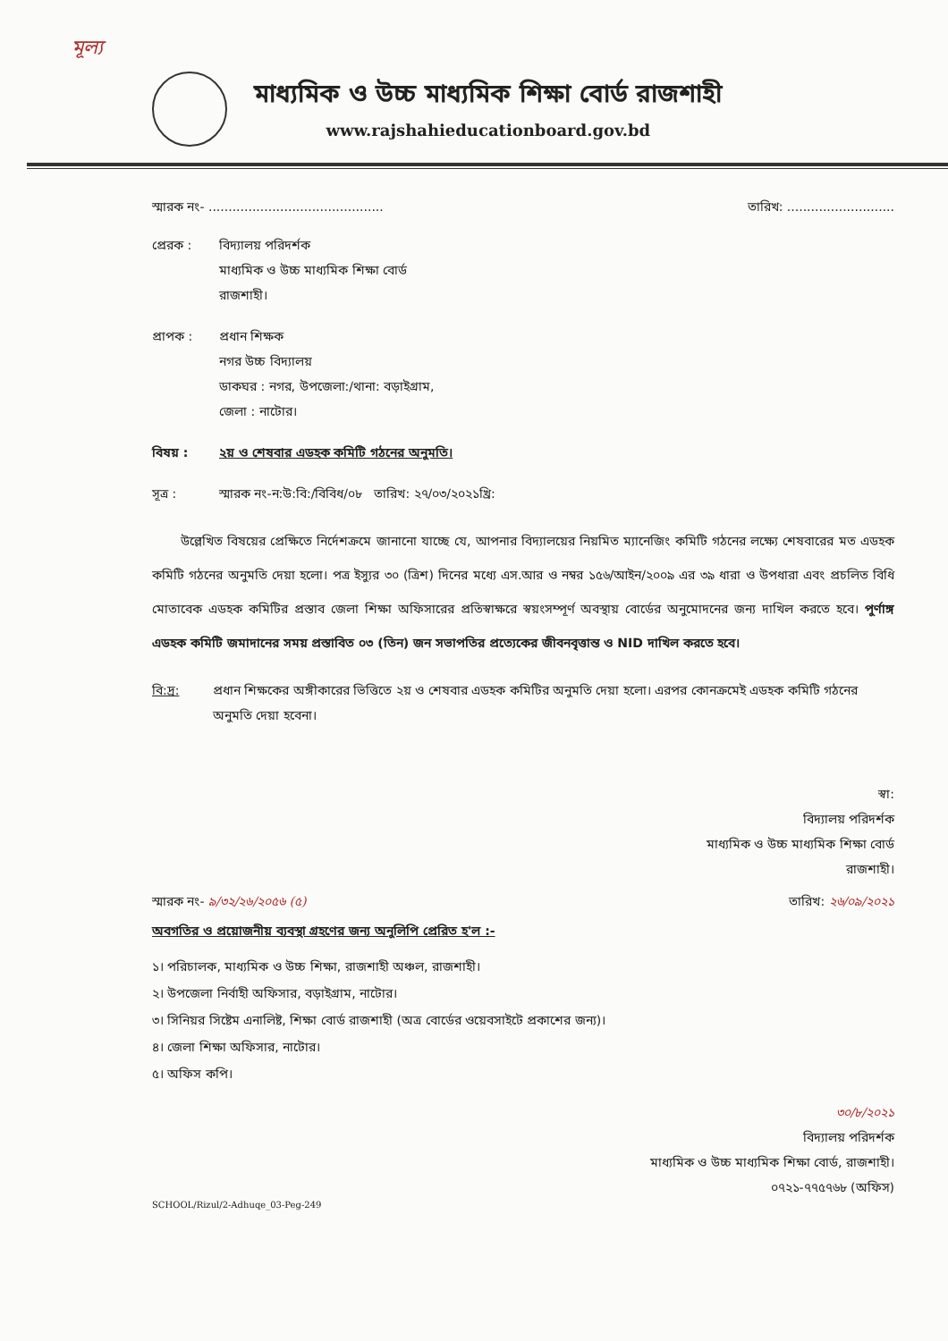মূল্য
মাধ্যমিক ও উচ্চ মাধ্যমিক শিক্ষা বোর্ড রাজশাহী
www.rajshahieducationboard.gov.bd
স্মারক নং- ............................................ তারিখ: ...........................
প্রেরক : বিদ্যালয় পরিদর্শক
মাধ্যমিক ও উচ্চ মাধ্যমিক শিক্ষা বোর্ড
রাজশাহী।
প্রাপক : প্রধান শিক্ষক
নগর উচ্চ বিদ্যালয়
ডাকঘর : নগর, উপজেলা:/থানা: বড়াইগ্রাম,
জেলা : নাটোর।
বিষয় : ২য় ও শেষবার এডহক কমিটি গঠনের অনুমতি।
সূত্র : স্মারক নং-ন:উ:বি:/বিবিধ/০৮ তারিখ: ২৭/০৩/২০২১খ্রি:
উল্লেখিত বিষয়ের প্রেক্ষিতে নির্দেশক্রমে জানানো যাচ্ছে যে, আপনার বিদ্যালয়ের নিয়মিত ম্যানেজিং কমিটি গঠনের লক্ষ্যে শেষবারের মত এডহক কমিটি গঠনের অনুমতি দেয়া হলো। পত্র ইস্যুর ৩০ (ত্রিশ) দিনের মধ্যে এস.আর ও নম্বর ১৫৬/আইন/২০০৯ এর ৩৯ ধারা ও উপধারা এবং প্রচলিত বিধি মোতাবেক এডহক কমিটির প্রস্তাব জেলা শিক্ষা অফিসারের প্রতিস্বাক্ষরে স্বয়ংসম্পূর্ণ অবস্থায় বোর্ডের অনুমোদনের জন্য দাখিল করতে হবে। পুর্ণাঙ্গ এডহক কমিটি জমাদানের সময় প্রস্তাবিত ০৩ (তিন) জন সভাপতির প্রত্যেকের জীবনবৃত্তান্ত ও NID দাখিল করতে হবে।
বি:দ্র: প্রধান শিক্ষকের অঙ্গীকারের ভিত্তিতে ২য় ও শেষবার এডহক কমিটির অনুমতি দেয়া হলো। এরপর কোনক্রমেই এডহক কমিটি গঠনের অনুমতি দেয়া হবেনা।
স্বা:
বিদ্যালয় পরিদর্শক
মাধ্যমিক ও উচ্চ মাধ্যমিক শিক্ষা বোর্ড
রাজশাহী।
স্মারক নং- ৯/৩২/২৬/২০৫৬ (৫) তারিখ: ২৬/০৯/২০২১
অবগতির ও প্রয়োজনীয় ব্যবস্থা গ্রহণের জন্য অনুলিপি প্রেরিত হ'ল :-
১। পরিচালক, মাধ্যমিক ও উচ্চ শিক্ষা, রাজশাহী অঞ্চল, রাজশাহী।
২। উপজেলা নির্বাহী অফিসার, বড়াইগ্রাম, নাটোর।
৩। সিনিয়র সিষ্টেম এনালিষ্ট, শিক্ষা বোর্ড রাজশাহী (অত্র বোর্ডের ওয়েবসাইটে প্রকাশের জন্য)।
৪। জেলা শিক্ষা অফিসার, নাটোর।
৫। অফিস কপি।
৩০/৮/২০২১
বিদ্যালয় পরিদর্শক
মাধ্যমিক ও উচ্চ মাধ্যমিক শিক্ষা বোর্ড, রাজশাহী।
০৭২১-৭৭৫৭৬৮ (অফিস)
SCHOOL/Rizul/2-Adhuqe_03-Peg-249